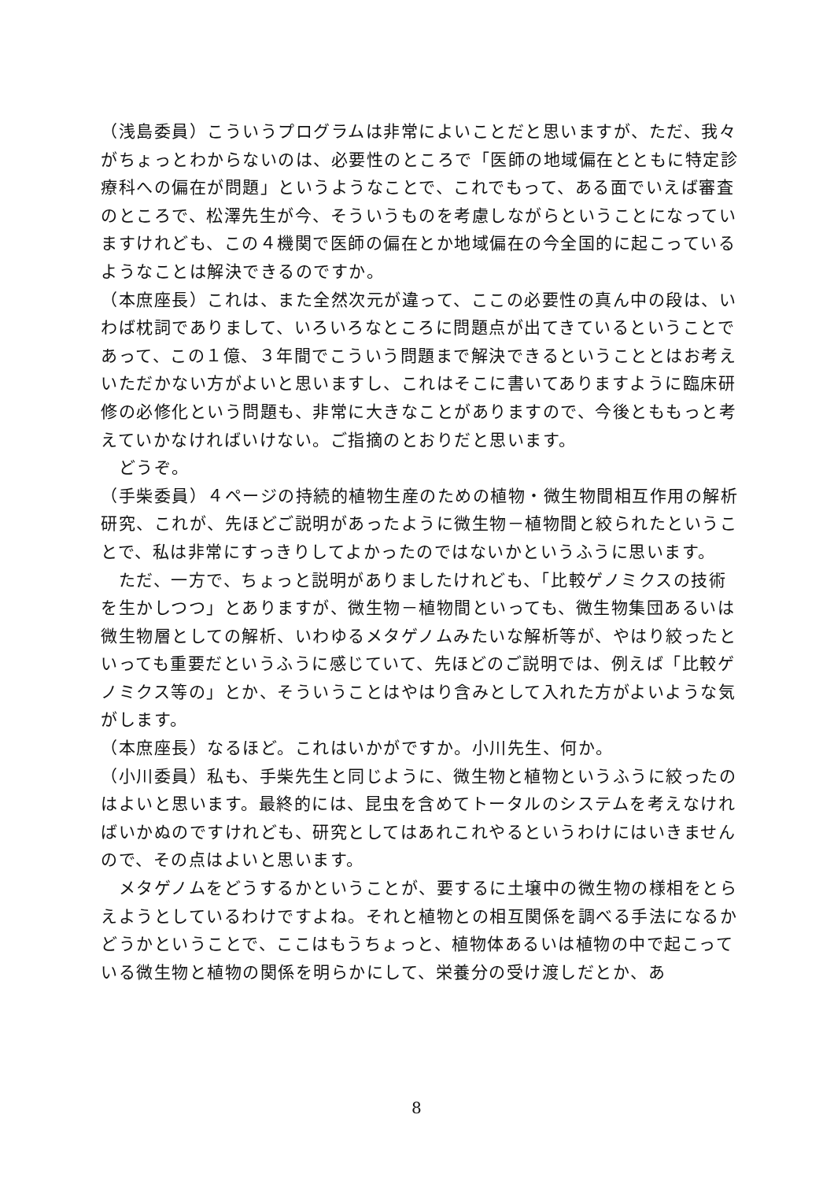（浅島委員）こういうプログラムは非常によいことだと思いますが、ただ、我々がちょっとわからないのは、必要性のところで「医師の地域偏在とともに特定診療科への偏在が問題」というようなことで、これでもって、ある面でいえば審査のところで、松澤先生が今、そういうものを考慮しながらということになっていますけれども、この４機関で医師の偏在とか地域偏在の今全国的に起こっているようなことは解決できるのですか。
（本庶座長）これは、また全然次元が違って、ここの必要性の真ん中の段は、いわば枕詞でありまして、いろいろなところに問題点が出てきているということであって、この１億、３年間でこういう問題まで解決できるということとはお考えいただかない方がよいと思いますし、これはそこに書いてありますように臨床研修の必修化という問題も、非常に大きなことがありますので、今後とももっと考えていかなければいけない。ご指摘のとおりだと思います。
　どうぞ。
（手柴委員）４ページの持続的植物生産のための植物・微生物間相互作用の解析研究、これが、先ほどご説明があったように微生物－植物間と絞られたということで、私は非常にすっきりしてよかったのではないかというふうに思います。
　ただ、一方で、ちょっと説明がありましたけれども、「比較ゲノミクスの技術を生かしつつ」とありますが、微生物－植物間といっても、微生物集団あるいは微生物層としての解析、いわゆるメタゲノムみたいな解析等が、やはり絞ったといっても重要だというふうに感じていて、先ほどのご説明では、例えば「比較ゲノミクス等の」とか、そういうことはやはり含みとして入れた方がよいような気がします。
（本庶座長）なるほど。これはいかがですか。小川先生、何か。
（小川委員）私も、手柴先生と同じように、微生物と植物というふうに絞ったのはよいと思います。最終的には、昆虫を含めてトータルのシステムを考えなければいかぬのですけれども、研究としてはあれこれやるというわけにはいきませんので、その点はよいと思います。
　メタゲノムをどうするかということが、要するに土壌中の微生物の様相をとらえようとしているわけですよね。それと植物との相互関係を調べる手法になるかどうかということで、ここはもうちょっと、植物体あるいは植物の中で起こっている微生物と植物の関係を明らかにして、栄養分の受け渡しだとか、あ
8